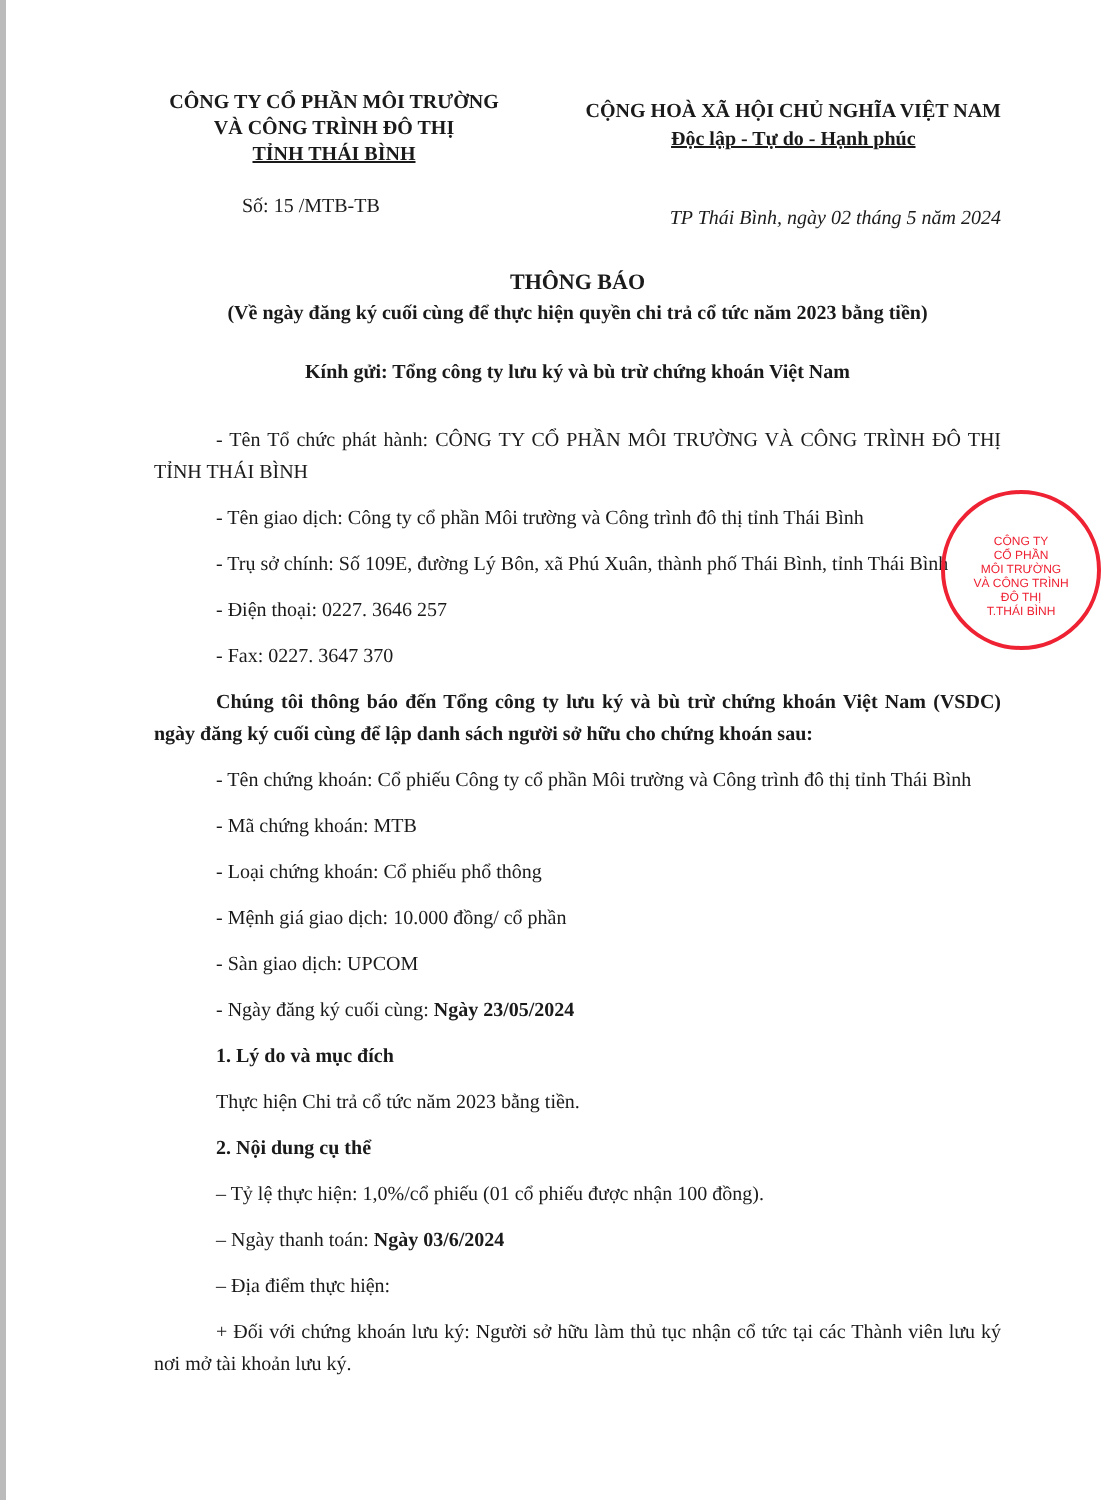CÔNG TY CỔ PHẦN MÔI TRƯỜNG
VÀ CÔNG TRÌNH ĐÔ THỊ
TỈNH THÁI BÌNH
CỘNG HOÀ XÃ HỘI CHỦ NGHĨA VIỆT NAM
Độc lập - Tự do - Hạnh phúc
Số: 15 /MTB-TB
TP Thái Bình, ngày 02 tháng 5 năm 2024
THÔNG BÁO
(Về ngày đăng ký cuối cùng để thực hiện quyền chi trả cổ tức năm 2023 bằng tiền)
Kính gửi: Tổng công ty lưu ký và bù trừ chứng khoán Việt Nam
- Tên Tổ chức phát hành: CÔNG TY CỔ PHẦN MÔI TRƯỜNG VÀ CÔNG TRÌNH ĐÔ THỊ TỈNH THÁI BÌNH
- Tên giao dịch: Công ty cổ phần Môi trường và Công trình đô thị tỉnh Thái Bình
- Trụ sở chính: Số 109E, đường Lý Bôn, xã Phú Xuân, thành phố Thái Bình, tỉnh Thái Bình
- Điện thoại: 0227. 3646 257
- Fax: 0227. 3647 370
Chúng tôi thông báo đến Tổng công ty lưu ký và bù trừ chứng khoán Việt Nam (VSDC) ngày đăng ký cuối cùng để lập danh sách người sở hữu cho chứng khoán sau:
- Tên chứng khoán: Cổ phiếu Công ty cổ phần Môi trường và Công trình đô thị tỉnh Thái Bình
- Mã chứng khoán: MTB
- Loại chứng khoán: Cổ phiếu phổ thông
- Mệnh giá giao dịch: 10.000 đồng/ cổ phần
- Sàn giao dịch: UPCOM
- Ngày đăng ký cuối cùng: Ngày 23/05/2024
1. Lý do và mục đích
Thực hiện Chi trả cổ tức năm 2023 bằng tiền.
2. Nội dung cụ thể
– Tỷ lệ thực hiện: 1,0%/cổ phiếu (01 cổ phiếu được nhận 100 đồng).
– Ngày thanh toán: Ngày 03/6/2024
– Địa điểm thực hiện:
+ Đối với chứng khoán lưu ký: Người sở hữu làm thủ tục nhận cổ tức tại các Thành viên lưu ký nơi mở tài khoản lưu ký.
CÔNG TY
CỔ PHẦN
MÔI TRƯỜNG
VÀ CÔNG TRÌNH
ĐÔ THỊ
T.THÁI BÌNH